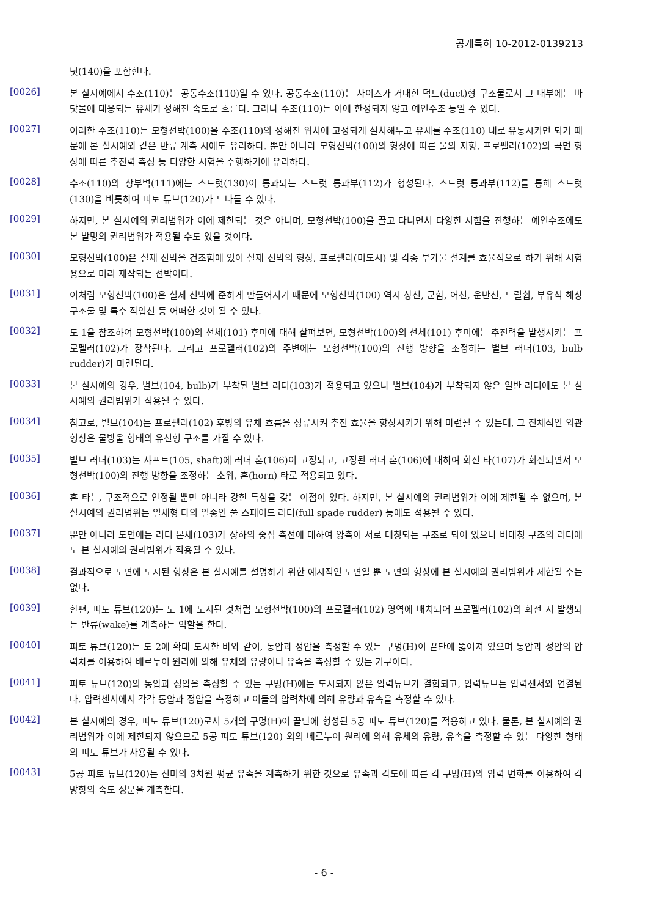공개특허 10-2012-0139213
닛(140)을 포함한다.
[0026]
본 실시예에서 수조(110)는 공동수조(110)일 수 있다. 공동수조(110)는 사이즈가 거대한 덕트(duct)형 구조물로서 그 내부에는 바닷물에 대응되는 유체가 정해진 속도로 흐른다. 그러나 수조(110)는 이에 한정되지 않고 예인수조 등일 수 있다.
[0027]
이러한 수조(110)는 모형선박(100)을 수조(110)의 정해진 위치에 고정되게 설치해두고 유체를 수조(110) 내로 유동시키면 되기 때문에 본 실시예와 같은 반류 계측 시에도 유리하다. 뿐만 아니라 모형선박(100)의 형상에 따른 물의 저항, 프로펠러(102)의 곡면 형상에 따른 추진력 측정 등 다양한 시험을 수행하기에 유리하다.
[0028]
수조(110)의 상부벽(111)에는 스트럿(130)이 통과되는 스트럿 통과부(112)가 형성된다. 스트럿 통과부(112)를 통해 스트럿(130)을 비롯하여 피토 튜브(120)가 드나들 수 있다.
[0029]
하지만, 본 실시예의 권리범위가 이에 제한되는 것은 아니며, 모형선박(100)을 끌고 다니면서 다양한 시험을 진행하는 예인수조에도 본 발명의 권리범위가 적용될 수도 있을 것이다.
[0030]
모형선박(100)은 실제 선박을 건조함에 있어 실제 선박의 형상, 프로펠러(미도시) 및 각종 부가물 설계를 효율적으로 하기 위해 시험용으로 미리 제작되는 선박이다.
[0031]
이처럼 모형선박(100)은 실제 선박에 준하게 만들어지기 때문에 모형선박(100) 역시 상선, 군함, 어선, 운반선, 드릴쉽, 부유식 해상 구조물 및 특수 작업선 등 어떠한 것이 될 수 있다.
[0032]
도 1을 참조하여 모형선박(100)의 선체(101) 후미에 대해 살펴보면, 모형선박(100)의 선체(101) 후미에는 추진력을 발생시키는 프로펠러(102)가 장착된다. 그리고 프로펠러(102)의 주변에는 모형선박(100)의 진행 방향을 조정하는 벌브 러더(103, bulb rudder)가 마련된다.
[0033]
본 실시예의 경우, 벌브(104, bulb)가 부착된 벌브 러더(103)가 적용되고 있으나 벌브(104)가 부착되지 않은 일반 러더에도 본 실시예의 권리범위가 적용될 수 있다.
[0034]
참고로, 벌브(104)는 프로펠러(102) 후방의 유체 흐름을 정류시켜 추진 효율을 향상시키기 위해 마련될 수 있는데, 그 전체적인 외관 형상은 물방울 형태의 유선형 구조를 가질 수 있다.
[0035]
벌브 러더(103)는 샤프트(105, shaft)에 러더 혼(106)이 고정되고, 고정된 러더 혼(106)에 대하여 회전 타(107)가 회전되면서 모형선박(100)의 진행 방향을 조정하는 소위, 혼(horn) 타로 적용되고 있다.
[0036]
혼 타는, 구조적으로 안정될 뿐만 아니라 강한 특성을 갖는 이점이 있다. 하지만, 본 실시예의 권리범위가 이에 제한될 수 없으며, 본 실시예의 권리범위는 일체형 타의 일종인 풀 스페이드 러더(full spade rudder) 등에도 적용될 수 있다.
[0037]
뿐만 아니라 도면에는 러더 본체(103)가 상하의 중심 축선에 대하여 양측이 서로 대칭되는 구조로 되어 있으나 비대칭 구조의 러더에도 본 실시예의 권리범위가 적용될 수 있다.
[0038]
결과적으로 도면에 도시된 형상은 본 실시예를 설명하기 위한 예시적인 도면일 뿐 도면의 형상에 본 실시예의 권리범위가 제한될 수는 없다.
[0039]
한편, 피토 튜브(120)는 도 1에 도시된 것처럼 모형선박(100)의 프로펠러(102) 영역에 배치되어 프로펠러(102)의 회전 시 발생되는 반류(wake)를 계측하는 역할을 한다.
[0040]
피토 튜브(120)는 도 2에 확대 도시한 바와 같이, 동압과 정압을 측정할 수 있는 구멍(H)이 끝단에 뚫어져 있으며 동압과 정압의 압력차를 이용하여 베르누이 원리에 의해 유체의 유량이나 유속을 측정할 수 있는 기구이다.
[0041]
피토 튜브(120)의 동압과 정압을 측정할 수 있는 구멍(H)에는 도시되지 않은 압력튜브가 결합되고, 압력튜브는 압력센서와 연결된다. 압력센서에서 각각 동압과 정압을 측정하고 이들의 압력차에 의해 유량과 유속을 측정할 수 있다.
[0042]
본 실시예의 경우, 피토 튜브(120)로서 5개의 구멍(H)이 끝단에 형성된 5공 피토 튜브(120)를 적용하고 있다. 물론, 본 실시예의 권리범위가 이에 제한되지 않으므로 5공 피토 튜브(120) 외의 베르누이 원리에 의해 유체의 유량, 유속을 측정할 수 있는 다양한 형태의 피토 튜브가 사용될 수 있다.
[0043]
5공 피토 튜브(120)는 선미의 3차원 평균 유속을 계측하기 위한 것으로 유속과 각도에 따른 각 구멍(H)의 압력 변화를 이용하여 각 방향의 속도 성분을 계측한다.
- 6 -